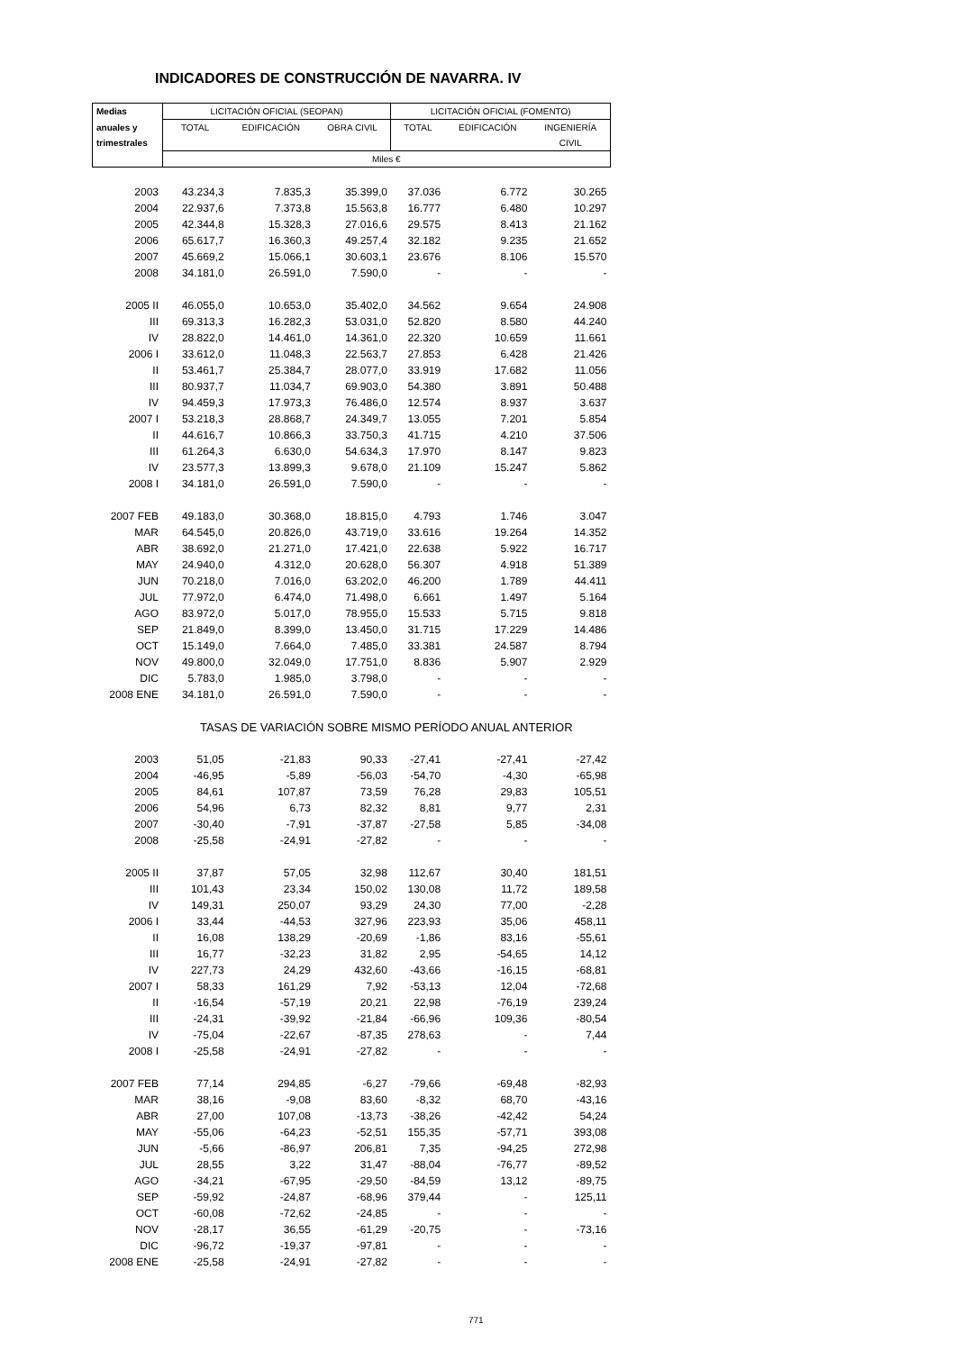INDICADORES DE CONSTRUCCIÓN DE NAVARRA. IV
| Medias | LICITACIÓN OFICIAL (SEOPAN) | | | LICITACIÓN OFICIAL (FOMENTO) | | |
| --- | --- | --- | --- | --- | --- | --- |
| anuales y | TOTAL | EDIFICACIÓN | OBRA CIVIL | TOTAL | EDIFICACIÓN | INGENIERÍA |
| trimestrales | | | | | | CIVIL |
| | Miles € | | | | | |
| 2003 | 43.234,3 | 7.835,3 | 35.399,0 | 37.036 | 6.772 | 30.265 |
| 2004 | 22.937,6 | 7.373,8 | 15.563,8 | 16.777 | 6.480 | 10.297 |
| 2005 | 42.344,8 | 15.328,3 | 27.016,6 | 29.575 | 8.413 | 21.162 |
| 2006 | 65.617,7 | 16.360,3 | 49.257,4 | 32.182 | 9.235 | 21.652 |
| 2007 | 45.669,2 | 15.066,1 | 30.603,1 | 23.676 | 8.106 | 15.570 |
| 2008 | 34.181,0 | 26.591,0 | 7.590,0 | - | - | - |
| 2005 II | 46.055,0 | 10.653,0 | 35.402,0 | 34.562 | 9.654 | 24.908 |
| III | 69.313,3 | 16.282,3 | 53.031,0 | 52.820 | 8.580 | 44.240 |
| IV | 28.822,0 | 14.461,0 | 14.361,0 | 22.320 | 10.659 | 11.661 |
| 2006 I | 33.612,0 | 11.048,3 | 22.563,7 | 27.853 | 6.428 | 21.426 |
| II | 53.461,7 | 25.384,7 | 28.077,0 | 33.919 | 17.682 | 11.056 |
| III | 80.937,7 | 11.034,7 | 69.903,0 | 54.380 | 3.891 | 50.488 |
| IV | 94.459,3 | 17.973,3 | 76.486,0 | 12.574 | 8.937 | 3.637 |
| 2007 I | 53.218,3 | 28.868,7 | 24.349,7 | 13.055 | 7.201 | 5.854 |
| II | 44.616,7 | 10.866,3 | 33.750,3 | 41.715 | 4.210 | 37.506 |
| III | 61.264,3 | 6.630,0 | 54.634,3 | 17.970 | 8.147 | 9.823 |
| IV | 23.577,3 | 13.899,3 | 9.678,0 | 21.109 | 15.247 | 5.862 |
| 2008 I | 34.181,0 | 26.591,0 | 7.590,0 | - | - | - |
| 2007 FEB | 49.183,0 | 30.368,0 | 18.815,0 | 4.793 | 1.746 | 3.047 |
| MAR | 64.545,0 | 20.826,0 | 43.719,0 | 33.616 | 19.264 | 14.352 |
| ABR | 38.692,0 | 21.271,0 | 17.421,0 | 22.638 | 5.922 | 16.717 |
| MAY | 24.940,0 | 4.312,0 | 20.628,0 | 56.307 | 4.918 | 51.389 |
| JUN | 70.218,0 | 7.016,0 | 63.202,0 | 46.200 | 1.789 | 44.411 |
| JUL | 77.972,0 | 6.474,0 | 71.498,0 | 6.661 | 1.497 | 5.164 |
| AGO | 83.972,0 | 5.017,0 | 78.955,0 | 15.533 | 5.715 | 9.818 |
| SEP | 21.849,0 | 8.399,0 | 13.450,0 | 31.715 | 17.229 | 14.486 |
| OCT | 15.149,0 | 7.664,0 | 7.485,0 | 33.381 | 24.587 | 8.794 |
| NOV | 49.800,0 | 32.049,0 | 17.751,0 | 8.836 | 5.907 | 2.929 |
| DIC | 5.783,0 | 1.985,0 | 3.798,0 | - | - | - |
| 2008 ENE | 34.181,0 | 26.591,0 | 7.590,0 | - | - | - |
| | TASAS DE VARIACIÓN SOBRE MISMO PERÍODO ANUAL ANTERIOR | | | | | |
| 2003 | 51,05 | -21,83 | 90,33 | -27,41 | -27,41 | -27,42 |
| 2004 | -46,95 | -5,89 | -56,03 | -54,70 | -4,30 | -65,98 |
| 2005 | 84,61 | 107,87 | 73,59 | 76,28 | 29,83 | 105,51 |
| 2006 | 54,96 | 6,73 | 82,32 | 8,81 | 9,77 | 2,31 |
| 2007 | -30,40 | -7,91 | -37,87 | -27,58 | 5,85 | -34,08 |
| 2008 | -25,58 | -24,91 | -27,82 | - | - | - |
| 2005 II | 37,87 | 57,05 | 32,98 | 112,67 | 30,40 | 181,51 |
| III | 101,43 | 23,34 | 150,02 | 130,08 | 11,72 | 189,58 |
| IV | 149,31 | 250,07 | 93,29 | 24,30 | 77,00 | -2,28 |
| 2006 I | 33,44 | -44,53 | 327,96 | 223,93 | 35,06 | 458,11 |
| II | 16,08 | 138,29 | -20,69 | -1,86 | 83,16 | -55,61 |
| III | 16,77 | -32,23 | 31,82 | 2,95 | -54,65 | 14,12 |
| IV | 227,73 | 24,29 | 432,60 | -43,66 | -16,15 | -68,81 |
| 2007 I | 58,33 | 161,29 | 7,92 | -53,13 | 12,04 | -72,68 |
| II | -16,54 | -57,19 | 20,21 | 22,98 | -76,19 | 239,24 |
| III | -24,31 | -39,92 | -21,84 | -66,96 | 109,36 | -80,54 |
| IV | -75,04 | -22,67 | -87,35 | 278,63 | - | 7,44 |
| 2008 I | -25,58 | -24,91 | -27,82 | - | - | - |
| 2007 FEB | 77,14 | 294,85 | -6,27 | -79,66 | -69,48 | -82,93 |
| MAR | 38,16 | -9,08 | 83,60 | -8,32 | 68,70 | -43,16 |
| ABR | 27,00 | 107,08 | -13,73 | -38,26 | -42,42 | 54,24 |
| MAY | -55,06 | -64,23 | -52,51 | 155,35 | -57,71 | 393,08 |
| JUN | -5,66 | -86,97 | 206,81 | 7,35 | -94,25 | 272,98 |
| JUL | 28,55 | 3,22 | 31,47 | -88,04 | -76,77 | -89,52 |
| AGO | -34,21 | -67,95 | -29,50 | -84,59 | 13,12 | -89,75 |
| SEP | -59,92 | -24,87 | -68,96 | 379,44 | - | 125,11 |
| OCT | -60,08 | -72,62 | -24,85 | - | - | - |
| NOV | -28,17 | 36,55 | -61,29 | -20,75 | - | -73,16 |
| DIC | -96,72 | -19,37 | -97,81 | - | - | - |
| 2008 ENE | -25,58 | -24,91 | -27,82 | - | - | - |
771